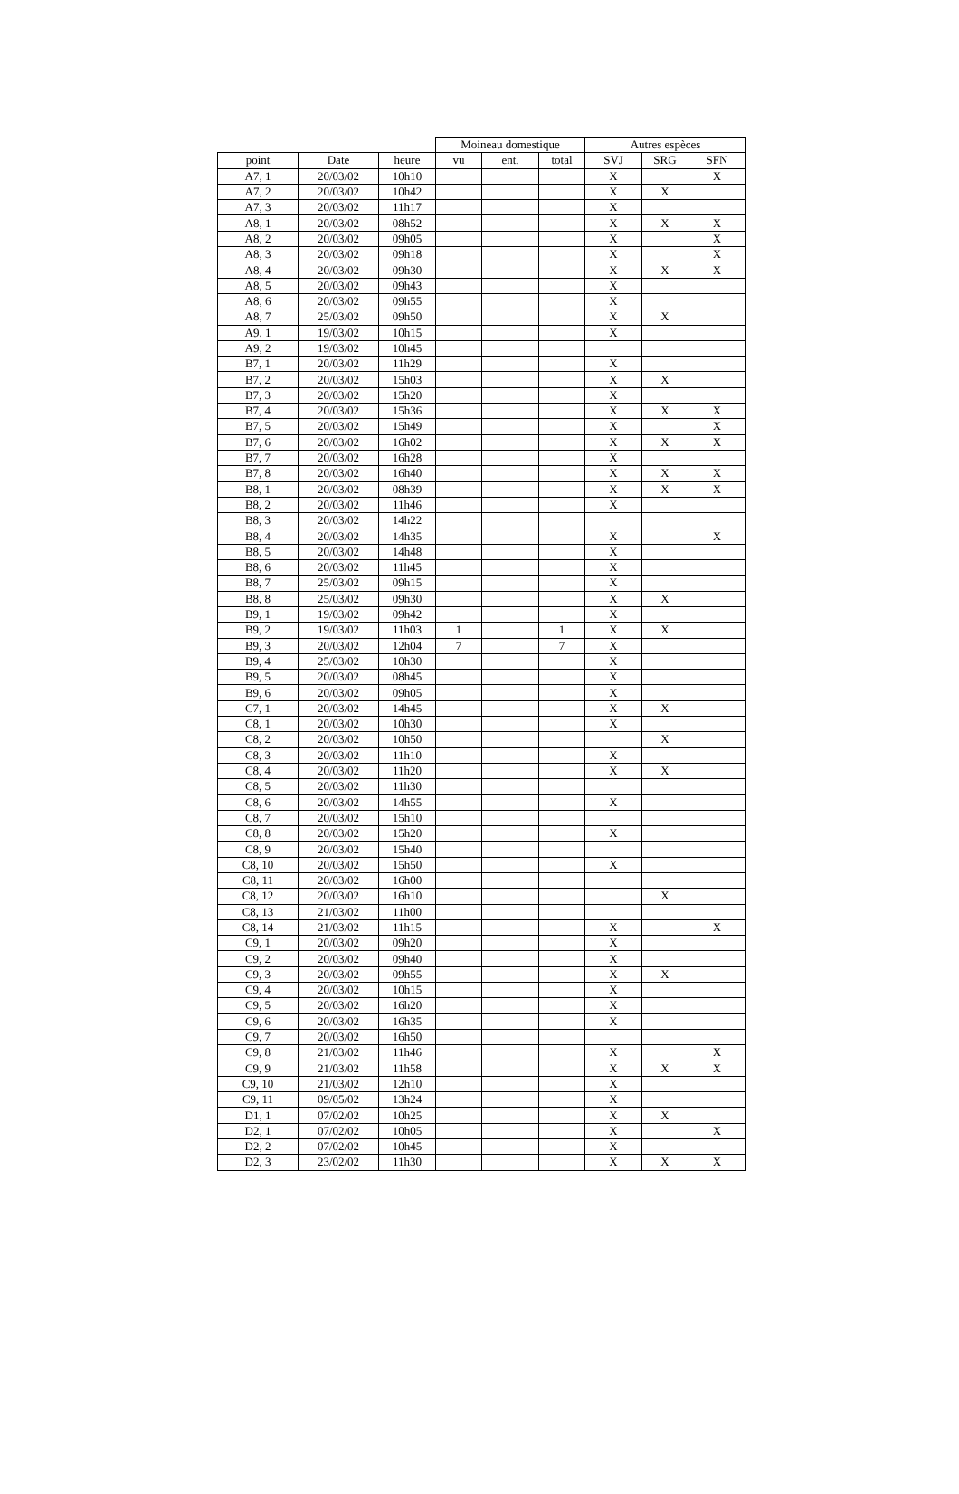| | | | Moineau domestique | | | Autres espèces | | |
| --- | --- | --- | --- | --- | --- | --- | --- | --- |
| point | Date | heure | vu | ent. | total | SVJ | SRG | SFN |
| A7, 1 | 20/03/02 | 10h10 | | | | X | | X |
| A7, 2 | 20/03/02 | 10h42 | | | | X | X | |
| A7, 3 | 20/03/02 | 11h17 | | | | X | | |
| A8, 1 | 20/03/02 | 08h52 | | | | X | X | X |
| A8, 2 | 20/03/02 | 09h05 | | | | X | | X |
| A8, 3 | 20/03/02 | 09h18 | | | | X | | X |
| A8, 4 | 20/03/02 | 09h30 | | | | X | X | X |
| A8, 5 | 20/03/02 | 09h43 | | | | X | | |
| A8, 6 | 20/03/02 | 09h55 | | | | X | | |
| A8, 7 | 25/03/02 | 09h50 | | | | X | X | |
| A9, 1 | 19/03/02 | 10h15 | | | | X | | |
| A9, 2 | 19/03/02 | 10h45 | | | | | | |
| B7, 1 | 20/03/02 | 11h29 | | | | X | | |
| B7, 2 | 20/03/02 | 15h03 | | | | X | X | |
| B7, 3 | 20/03/02 | 15h20 | | | | X | | |
| B7, 4 | 20/03/02 | 15h36 | | | | X | X | X |
| B7, 5 | 20/03/02 | 15h49 | | | | X | | X |
| B7, 6 | 20/03/02 | 16h02 | | | | X | X | X |
| B7, 7 | 20/03/02 | 16h28 | | | | X | | |
| B7, 8 | 20/03/02 | 16h40 | | | | X | X | X |
| B8, 1 | 20/03/02 | 08h39 | | | | X | X | X |
| B8, 2 | 20/03/02 | 11h46 | | | | X | | |
| B8, 3 | 20/03/02 | 14h22 | | | | | | |
| B8, 4 | 20/03/02 | 14h35 | | | | X | | X |
| B8, 5 | 20/03/02 | 14h48 | | | | X | | |
| B8, 6 | 20/03/02 | 11h45 | | | | X | | |
| B8, 7 | 25/03/02 | 09h15 | | | | X | | |
| B8, 8 | 25/03/02 | 09h30 | | | | X | X | |
| B9, 1 | 19/03/02 | 09h42 | | | | X | | |
| B9, 2 | 19/03/02 | 11h03 | 1 | | 1 | X | X | |
| B9, 3 | 20/03/02 | 12h04 | 7 | | 7 | X | | |
| B9, 4 | 25/03/02 | 10h30 | | | | X | | |
| B9, 5 | 20/03/02 | 08h45 | | | | X | | |
| B9, 6 | 20/03/02 | 09h05 | | | | X | | |
| C7, 1 | 20/03/02 | 14h45 | | | | X | X | |
| C8, 1 | 20/03/02 | 10h30 | | | | X | | |
| C8, 2 | 20/03/02 | 10h50 | | | | | X | |
| C8, 3 | 20/03/02 | 11h10 | | | | X | | |
| C8, 4 | 20/03/02 | 11h20 | | | | X | X | |
| C8, 5 | 20/03/02 | 11h30 | | | | | | |
| C8, 6 | 20/03/02 | 14h55 | | | | X | | |
| C8, 7 | 20/03/02 | 15h10 | | | | | | |
| C8, 8 | 20/03/02 | 15h20 | | | | X | | |
| C8, 9 | 20/03/02 | 15h40 | | | | | | |
| C8, 10 | 20/03/02 | 15h50 | | | | X | | |
| C8, 11 | 20/03/02 | 16h00 | | | | | | |
| C8, 12 | 20/03/02 | 16h10 | | | | | X | |
| C8, 13 | 21/03/02 | 11h00 | | | | | | |
| C8, 14 | 21/03/02 | 11h15 | | | | X | | X |
| C9, 1 | 20/03/02 | 09h20 | | | | X | | |
| C9, 2 | 20/03/02 | 09h40 | | | | X | | |
| C9, 3 | 20/03/02 | 09h55 | | | | X | X | |
| C9, 4 | 20/03/02 | 10h15 | | | | X | | |
| C9, 5 | 20/03/02 | 16h20 | | | | X | | |
| C9, 6 | 20/03/02 | 16h35 | | | | X | | |
| C9, 7 | 20/03/02 | 16h50 | | | | | | |
| C9, 8 | 21/03/02 | 11h46 | | | | X | | X |
| C9, 9 | 21/03/02 | 11h58 | | | | X | X | X |
| C9, 10 | 21/03/02 | 12h10 | | | | X | | |
| C9, 11 | 09/05/02 | 13h24 | | | | X | | |
| D1, 1 | 07/02/02 | 10h25 | | | | X | X | |
| D2, 1 | 07/02/02 | 10h05 | | | | X | | X |
| D2, 2 | 07/02/02 | 10h45 | | | | X | | |
| D2, 3 | 23/02/02 | 11h30 | | | | X | X | X |